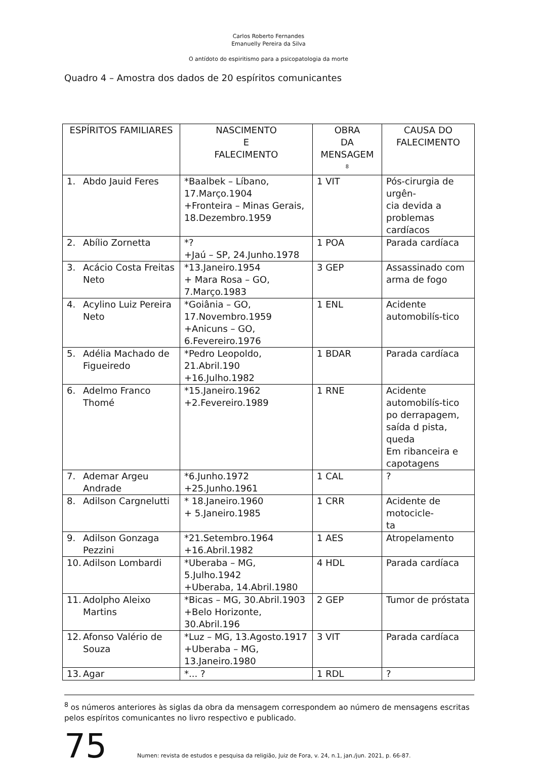Carlos Roberto Fernandes
Emanuelly Pereira da Silva
O antídoto do espiritismo para a psicopatologia da morte
Quadro 4 – Amostra dos dados de 20 espíritos comunicantes
| ESPÍRITOS FAMILIARES | NASCIMENTO E FALECIMENTO | OBRA DA MENSAGEM <sup>8</sup> | CAUSA DO FALECIMENTO |
| --- | --- | --- | --- |
| 1. Abdo Jauid Feres | *Baalbek – Líbano, 17.Março.1904 +Fronteira – Minas Gerais, 18.Dezembro.1959 | 1 VIT | Pós-cirurgia de urgên- cia devida a problemas cardíacos |
| 2. Abílio Zornetta | *? +Jaú – SP, 24.Junho.1978 | 1 POA | Parada cardíaca |
| 3. Acácio Costa Freitas Neto | *13.Janeiro.1954 + Mara Rosa – GO, 7.Março.1983 | 3 GEP | Assassinado com arma de fogo |
| 4. Acylino Luiz Pereira Neto | *Goiânia – GO, 17.Novembro.1959 +Anicuns – GO, 6.Fevereiro.1976 | 1 ENL | Acidente automobilís-tico |
| 5. Adélia Machado de Figueiredo | *Pedro Leopoldo, 21.Abril.190 +16.Julho.1982 | 1 BDAR | Parada cardíaca |
| 6. Adelmo Franco Thomé | *15.Janeiro.1962 +2.Fevereiro.1989 | 1 RNE | Acidente automobilís-tico po derrapagem, saída d pista, queda Em ribanceira e capotagens |
| 7. Ademar Argeu Andrade | *6.Junho.1972 +25.Junho.1961 | 1 CAL | ? |
| 8. Adilson Cargnelutti | * 18.Janeiro.1960 + 5.Janeiro.1985 | 1 CRR | Acidente de motocicle- ta |
| 9. Adilson Gonzaga Pezzini | *21.Setembro.1964 +16.Abril.1982 | 1 AES | Atropelamento |
| 10. Adilson Lombardi | *Uberaba – MG, 5.Julho.1942 +Uberaba, 14.Abril.1980 | 4 HDL | Parada cardíaca |
| 11. Adolpho Aleixo Martins | *Bicas – MG, 30.Abril.1903 +Belo Horizonte, 30.Abril.196 | 2 GEP | Tumor de próstata |
| 12. Afonso Valério de Souza | *Luz – MG, 13.Agosto.1917 +Uberaba – MG, 13.Janeiro.1980 | 3 VIT | Parada cardíaca |
| 13. Agar | *... ? | 1 RDL | ? |
<sup>8</sup> os números anteriores às siglas da obra da mensagem correspondem ao número de mensagens escritas pelos espíritos comunicantes no livro respectivo e publicado.
75 Numen: revista de estudos e pesquisa da religião, Juiz de Fora, v. 24, n.1, jan./jun. 2021, p. 66-87.